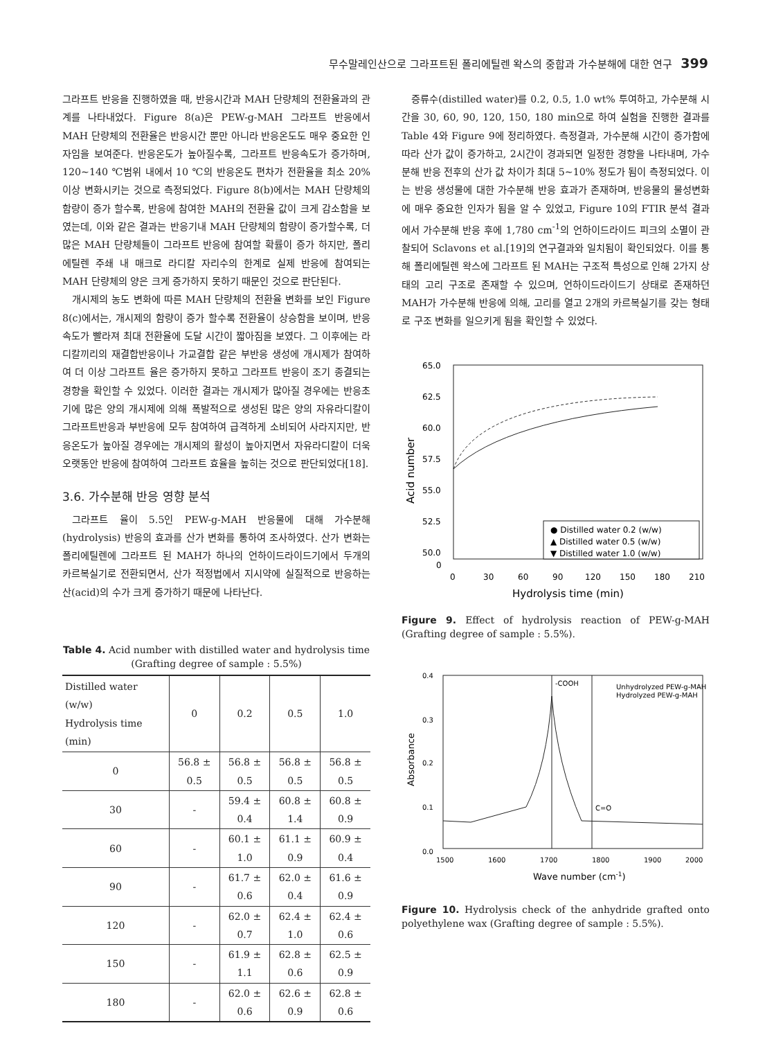무수말레인산으로 그라프트된 폴리에틸렌 왁스의 중합과 가수분해에 대한 연구 399
그라프트 반응을 진행하였을 때, 반응시간과 MAH 단량체의 전환율과의 관계를 나타내었다. Figure 8(a)은 PEW-g-MAH 그라프트 반응에서 MAH 단량체의 전환율은 반응시간 뿐만 아니라 반응온도도 매우 중요한 인자임을 보여준다. 반응온도가 높아질수록, 그라프트 반응속도가 증가하며, 120~140 ℃범위 내에서 10 ℃의 반응온도 편차가 전환율을 최소 20% 이상 변화시키는 것으로 측정되었다. Figure 8(b)에서는 MAH 단량체의 함량이 증가 할수록, 반응에 참여한 MAH의 전환율 값이 크게 감소함을 보였는데, 이와 같은 결과는 반응기내 MAH 단량체의 함량이 증가할수록, 더 많은 MAH 단량체들이 그라프트 반응에 참여할 확률이 증가 하지만, 폴리에틸렌 주쇄 내 매크로 라디칼 자리수의 한계로 실제 반응에 참여되는 MAH 단량체의 양은 크게 증가하지 못하기 때문인 것으로 판단된다.
개시제의 농도 변화에 따른 MAH 단량체의 전환율 변화를 보인 Figure 8(c)에서는, 개시제의 함량이 증가 할수록 전환율이 상승함을 보이며, 반응속도가 빨라져 최대 전환율에 도달 시간이 짧아짐을 보였다. 그 이후에는 라디칼끼리의 재결합반응이나 가교결합 같은 부반응 생성에 개시제가 참여하여 더 이상 그라프트 율은 증가하지 못하고 그라프트 반응이 조기 종결되는 경향을 확인할 수 있었다. 이러한 결과는 개시제가 많아질 경우에는 반응초기에 많은 양의 개시제에 의해 폭발적으로 생성된 많은 양의 자유라디칼이 그라프트반응과 부반응에 모두 참여하여 급격하게 소비되어 사라지지만, 반응온도가 높아질 경우에는 개시제의 활성이 높아지면서 자유라디칼이 더욱 오랫동안 반응에 참여하여 그라프트 효율을 높히는 것으로 판단되었다[18].
3.6. 가수분해 반응 영향 분석
그라프트 율이 5.5인 PEW-g-MAH 반응물에 대해 가수분해(hydrolysis) 반응의 효과를 산가 변화를 통하여 조사하였다. 산가 변화는 폴리에틸렌에 그라프트 된 MAH가 하나의 언하이드라이드기에서 두개의 카르복실기로 전환되면서, 산가 적정법에서 지시약에 실질적으로 반응하는 산(acid)의 수가 크게 증가하기 때문에 나타난다.
Table 4. Acid number with distilled water and hydrolysis time (Grafting degree of sample : 5.5%)
| Distilled water (w/w) Hydrolysis time (min) | 0 | 0.2 | 0.5 | 1.0 |
| --- | --- | --- | --- | --- |
| 0 | 56.8 ± 0.5 | 56.8 ± 0.5 | 56.8 ± 0.5 | 56.8 ± 0.5 |
| 30 | - | 59.4 ± 0.4 | 60.8 ± 1.4 | 60.8 ± 0.9 |
| 60 | - | 60.1 ± 1.0 | 61.1 ± 0.9 | 60.9 ± 0.4 |
| 90 | - | 61.7 ± 0.6 | 62.0 ± 0.4 | 61.6 ± 0.9 |
| 120 | - | 62.0 ± 0.7 | 62.4 ± 1.0 | 62.4 ± 0.6 |
| 150 | - | 61.9 ± 1.1 | 62.8 ± 0.6 | 62.5 ± 0.9 |
| 180 | - | 62.0 ± 0.6 | 62.6 ± 0.9 | 62.8 ± 0.6 |
증류수(distilled water)를 0.2, 0.5, 1.0 wt% 투여하고, 가수분해 시간을 30, 60, 90, 120, 150, 180 min으로 하여 실험을 진행한 결과를 Table 4와 Figure 9에 정리하였다. 측정결과, 가수분해 시간이 증가함에 따라 산가 값이 증가하고, 2시간이 경과되면 일정한 경향을 나타내며, 가수분해 반응 전후의 산가 값 차이가 최대 5~10% 정도가 됨이 측정되었다. 이는 반응 생성물에 대한 가수분해 반응 효과가 존재하며, 반응물의 물성변화에 매우 중요한 인자가 됨을 알 수 있었고, Figure 10의 FTIR 분석 결과에서 가수분해 반응 후에 1,780 cm<sup>-1</sup>의 언하이드라이드 피크의 소멸이 관찰되어 Sclavons et al.[19]의 연구결과와 일치됨이 확인되었다. 이를 통해 폴리에틸렌 왁스에 그라프트 된 MAH는 구조적 특성으로 인해 2가지 상태의 고리 구조로 존재할 수 있으며, 언하이드라이드기 상태로 존재하던 MAH가 가수분해 반응에 의해, 고리를 열고 2개의 카르복실기를 갖는 형태로 구조 변화를 일으키게 됨을 확인할 수 있었다.
65.0
62.5
60.0
57.5
55.0
52.5
50.0
0
0
30
60
90
120
150
180
210
Hydrolysis time (min)
Acid number
● Distilled water 0.2 (w/w)
▲ Distilled water 0.5 (w/w)
▼ Distilled water 1.0 (w/w)
Figure 9. Effect of hydrolysis reaction of PEW-g-MAH (Grafting degree of sample : 5.5%).
0.4
0.3
0.2
0.1
0.0
1500
1600
1700
1800
1900
2000
Wave number (cm-1)
Absorbance
-COOH
C=O
Unhydrolyzed PEW-g-MAH
Hydrolyzed PEW-g-MAH
Figure 10. Hydrolysis check of the anhydride grafted onto polyethylene wax (Grafting degree of sample : 5.5%).